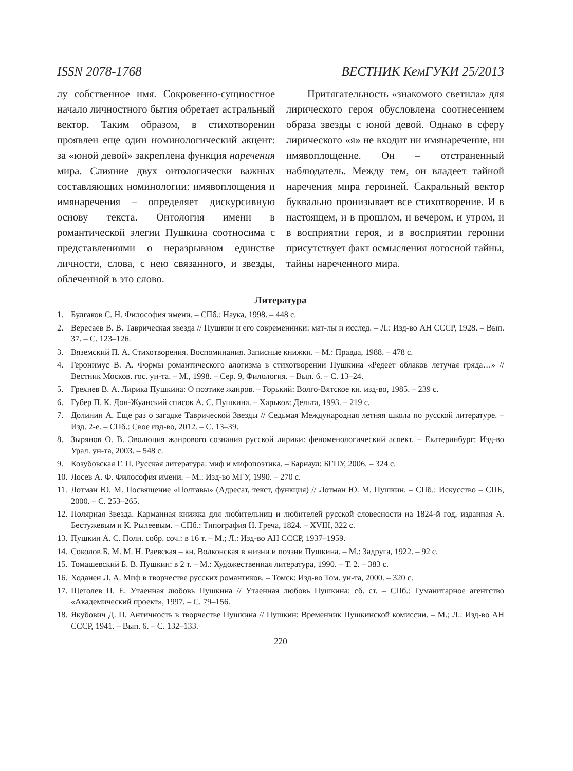ISSN 2078-1768 ВЕСТНИК КемГУКИ 25/2013
лу собственное имя. Сокровенно-сущностное начало личностного бытия обретает астральный вектор. Таким образом, в стихотворении проявлен еще один номинологический акцент: за «юной девой» закреплена функция наречения мира. Слияние двух онтологически важных составляющих номинологии: имявоплощения и имянаречения – определяет дискурсивную основу текста. Онтология имени в романтической элегии Пушкина соотносима с представлениями о неразрывном единстве личности, слова, с нею связанного, и звезды, облеченной в это слово.
  Притягательность «знакомого светила» для лирического героя обусловлена соотнесением образа звезды с юной девой. Однако в сферу лирического «я» не входит ни имянаречение, ни имявоплощение. Он – отстраненный наблюдатель. Между тем, он владеет тайной наречения мира героиней. Сакральный вектор буквально пронизывает все стихотворение. И в настоящем, и в прошлом, и вечером, и утром, и в восприятии героя, и в восприятии героини присутствует факт осмысления логосной тайны, тайны нареченного мира.
Литература
1. Булгаков С. Н. Философия имени. – СПб.: Наука, 1998. – 448 с.
2. Вересаев В. В. Таврическая звезда // Пушкин и его современники: мат-лы и исслед. – Л.: Изд-во АН СССР, 1928. – Вып. 37. – С. 123–126.
3. Вяземский П. А. Стихотворения. Воспоминания. Записные книжки. – М.: Правда, 1988. – 478 с.
4. Геронимус В. А. Формы романтического алогизма в стихотворении Пушкина «Редеет облаков летучая гряда…» // Вестник Москов. гос. ун-та. – М., 1998. – Сер. 9, Филология. – Вып. 6. – С. 13–24.
5. Грехнев В. А. Лирика Пушкина: О поэтике жанров. – Горький: Волго-Вятское кн. изд-во, 1985. – 239 с.
6. Губер П. К. Дон-Жуанский список А. С. Пушкина. – Харьков: Дельта, 1993. – 219 с.
7. Долинин А. Еще раз о загадке Таврической Звезды // Седьмая Международная летняя школа по русской литературе. – Изд. 2-е. – СПб.: Свое изд-во, 2012. – С. 13–39.
8. Зырянов О. В. Эволюция жанрового сознания русской лирики: феноменологический аспект. – Екатеринбург: Изд-во Урал. ун-та, 2003. – 548 с.
9. Козубовская Г. П. Русская литература: миф и мифопоэтика. – Барнаул: БГПУ, 2006. – 324 с.
10. Лосев А. Ф. Философия имени. – М.: Изд-во МГУ, 1990. – 270 с.
11. Лотман Ю. М. Посвящение «Полтавы» (Адресат, текст, функция) // Лотман Ю. М. Пушкин. – СПб.: Искусство – СПБ, 2000. – С. 253–265.
12. Полярная Звезда. Карманная книжка для любительниц и любителей русской словесности на 1824-й год, изданная А. Бестужевым и К. Рылеевым. – СПб.: Типография Н. Греча, 1824. – XVIII, 322 с.
13. Пушкин А. С. Полн. собр. соч.: в 16 т. – М.; Л.: Изд-во АН СССР, 1937–1959.
14. Соколов Б. М. М. Н. Раевская – кн. Волконская в жизни и поэзии Пушкина. – М.: Задруга, 1922. – 92 с.
15. Томашевский Б. В. Пушкин: в 2 т. – М.: Художественная литература, 1990. – Т. 2. – 383 с.
16. Ходанен Л. А. Миф в творчестве русских романтиков. – Томск: Изд-во Том. ун-та, 2000. – 320 с.
17. Щеголев П. Е. Утаенная любовь Пушкина // Утаенная любовь Пушкина: сб. ст. – СПб.: Гуманитарное агентство «Академический проект», 1997. – С. 79–156.
18. Якубович Д. П. Античность в творчестве Пушкина // Пушкин: Временник Пушкинской комиссии. – М.; Л.: Изд-во АН СССР, 1941. – Вып. 6. – С. 132–133.
220